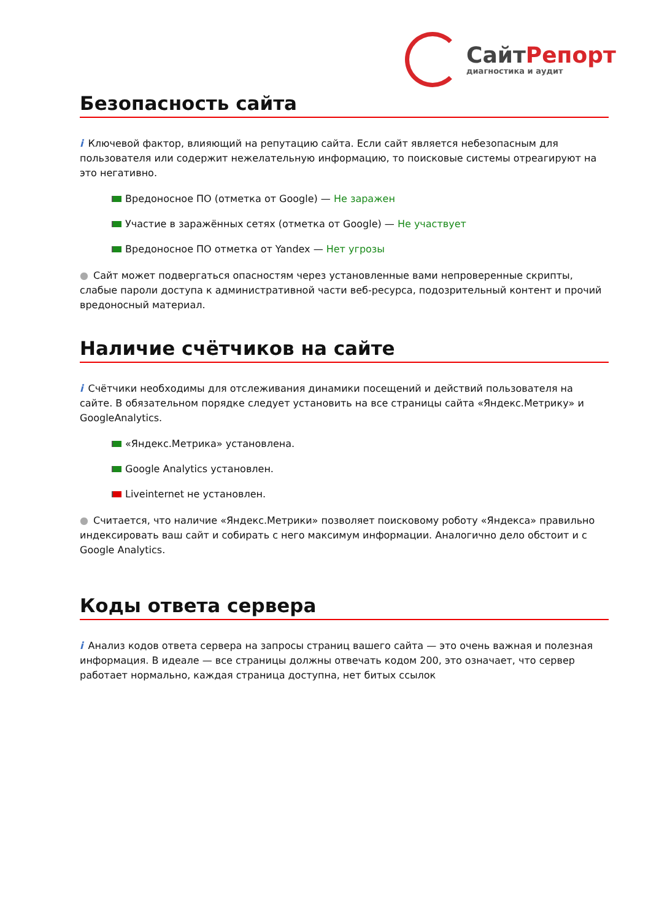СайтРепорт
диагностика и аудит
Безопасность сайта
i Ключевой фактор, влияющий на репутацию сайта. Если сайт является небезопасным для пользователя или содержит нежелательную информацию, то поисковые системы отреагируют на это негативно.
Вредоносное ПО (отметка от Google) — Не заражен
Участие в заражённых сетях (отметка от Google) — Не участвует
Вредоносное ПО отметка от Yandex — Нет угрозы
● Сайт может подвергаться опасностям через установленные вами непроверенные скрипты, слабые пароли доступа к административной части веб-ресурса, подозрительный контент и прочий вредоносный материал.
Наличие счётчиков на сайте
i Счётчики необходимы для отслеживания динамики посещений и действий пользователя на сайте. В обязательном порядке следует установить на все страницы сайта «Яндекс.Метрику» и GoogleAnalytics.
«Яндекс.Метрика» установлена.
Google Analytics установлен.
Liveinternet не установлен.
● Считается, что наличие «Яндекс.Метрики» позволяет поисковому роботу «Яндекса» правильно индексировать ваш сайт и собирать с него максимум информации. Аналогично дело обстоит и с Google Analytics.
Коды ответа сервера
i Анализ кодов ответа сервера на запросы страниц вашего сайта — это очень важная и полезная информация. В идеале — все страницы должны отвечать кодом 200, это означает, что сервер работает нормально, каждая страница доступна, нет битых ссылок